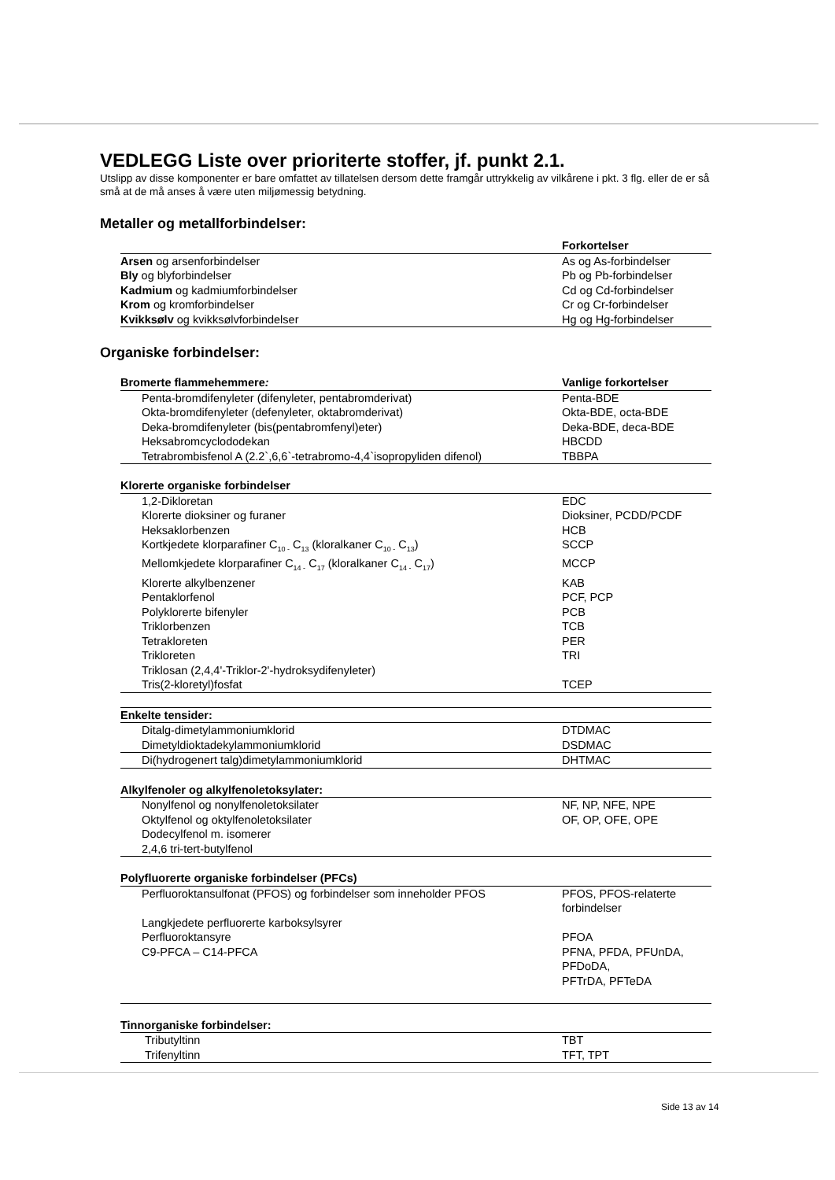VEDLEGG Liste over prioriterte stoffer, jf. punkt 2.1.
Utslipp av disse komponenter er bare omfattet av tillatelsen dersom dette framgår uttrykkelig av vilkårene i pkt. 3 flg. eller de er så små at de må anses å være uten miljømessig betydning.
Metaller og metallforbindelser:
| | Forkortelser |
| --- | --- |
| Arsen og arsenforbindelser | As og As-forbindelser |
| Bly og blyforbindelser | Pb og Pb-forbindelser |
| Kadmium og kadmiumforbindelser | Cd og Cd-forbindelser |
| Krom og kromforbindelser | Cr og Cr-forbindelser |
| Kvikksølv og kvikksølvforbindelser | Hg og Hg-forbindelser |
Organiske forbindelser:
| Bromerte flammehemmere : | Vanlige forkortelser |
| --- | --- |
| Penta-bromdifenyleter (difenyleter, pentabromderivat) | Penta-BDE |
| Okta-bromdifenyleter (defenyleter, oktabromderivat) | Okta-BDE, octa-BDE |
| Deka-bromdifenyleter (bis(pentabromfenyl)eter) | Deka-BDE, deca-BDE |
| Heksabromcyclododekan | HBCDD |
| Tetrabrombisfenol A (2.2`,6,6`-tetrabromo-4,4`isopropyliden difenol) | TBBPA |
| Klorerte organiske forbindelser | |
| 1,2-Dikloretan | EDC |
| Klorerte dioksiner og furaner | Dioksiner, PCDD/PCDF |
| Heksaklorbenzen | HCB |
| Kortkjedete klorparafiner C<sub>10 -</sub> C<sub>13</sub> (kloralkaner C<sub>10 -</sub> C<sub>13</sub>) | SCCP |
| Mellomkjedete klorparafiner C<sub>14 -</sub> C<sub>17</sub> (kloralkaner C<sub>14 -</sub> C<sub>17</sub>) | MCCP |
| Klorerte alkylbenzener | KAB |
| Pentaklorfenol | PCF, PCP |
| Polyklorerte bifenyler | PCB |
| Triklorbenzen | TCB |
| Tetrakloreten | PER |
| Trikloreten | TRI |
| Triklosan (2,4,4'-Triklor-2'-hydroksydifenyleter) | |
| Tris(2-kloretyl)fosfat | TCEP |
| Enkelte tensider: | |
| Ditalg-dimetylammoniumklorid | DTDMAC |
| Dimetyldioktadekylammoniumklorid | DSDMAC |
| Di(hydrogenert talg)dimetylammoniumklorid | DHTMAC |
| Alkylfenoler og alkylfenoletoksylater: | |
| Nonylfenol og nonylfenoletoksilater | NF, NP, NFE, NPE |
| Oktylfenol og oktylfenoletoksilater | OF, OP, OFE, OPE |
| Dodecylfenol m. isomerer | |
| 2,4,6 tri-tert-butylfenol | |
| Polyfluorerte organiske forbindelser (PFCs) | |
| Perfluoroktansulfonat (PFOS) og forbindelser som inneholder PFOS | PFOS, PFOS-relaterte forbindelser |
| Langkjedete perfluorerte karboksylsyrer | |
| Perfluoroktansyre | PFOA |
| C9-PFCA – C14-PFCA | PFNA, PFDA, PFUnDA, PFDoDA, PFTrDA, PFTeDA |
| Tinnorganiske forbindelser: | |
| Tributyltinn | TBT |
| Trifenyltinn | TFT, TPT |
Side 13 av 14